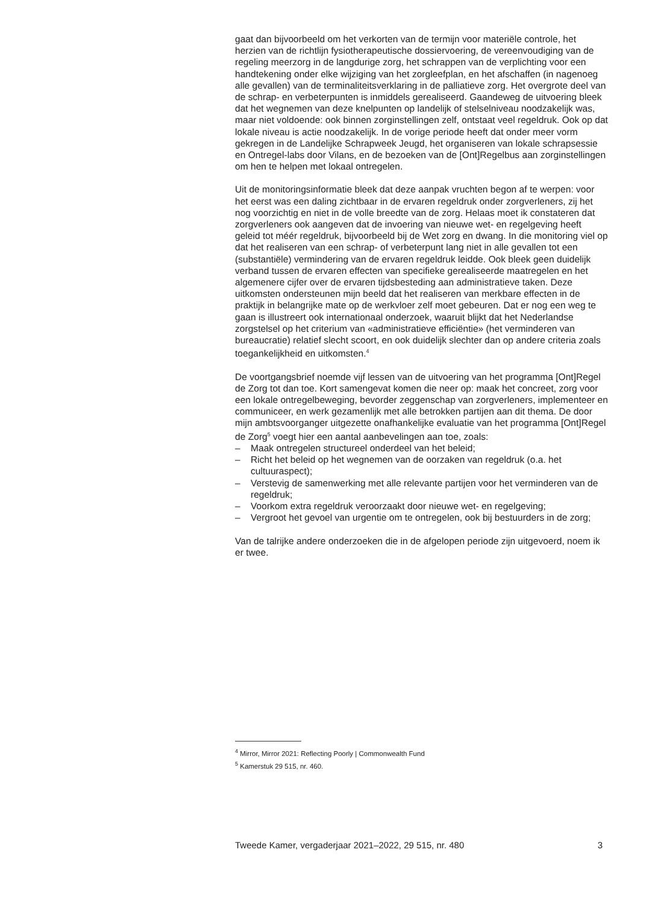gaat dan bijvoorbeeld om het verkorten van de termijn voor materiële controle, het herzien van de richtlijn fysiotherapeutische dossiervoering, de vereenvoudiging van de regeling meerzorg in de langdurige zorg, het schrappen van de verplichting voor een handtekening onder elke wijziging van het zorgleefplan, en het afschaffen (in nagenoeg alle gevallen) van de terminaliteitsverklaring in de palliatieve zorg. Het overgrote deel van de schrap- en verbeterpunten is inmiddels gerealiseerd. Gaandeweg de uitvoering bleek dat het wegnemen van deze knelpunten op landelijk of stelselniveau noodzakelijk was, maar niet voldoende: ook binnen zorginstellingen zelf, ontstaat veel regeldruk. Ook op dat lokale niveau is actie noodzakelijk. In de vorige periode heeft dat onder meer vorm gekregen in de Landelijke Schrapweek Jeugd, het organiseren van lokale schrapsessie en Ontregel-labs door Vilans, en de bezoeken van de [Ont]Regelbus aan zorginstellingen om hen te helpen met lokaal ontregelen.
Uit de monitoringsinformatie bleek dat deze aanpak vruchten begon af te werpen: voor het eerst was een daling zichtbaar in de ervaren regeldruk onder zorgverleners, zij het nog voorzichtig en niet in de volle breedte van de zorg. Helaas moet ik constateren dat zorgverleners ook aangeven dat de invoering van nieuwe wet- en regelgeving heeft geleid tot méér regeldruk, bijvoorbeeld bij de Wet zorg en dwang. In die monitoring viel op dat het realiseren van een schrap- of verbeterpunt lang niet in alle gevallen tot een (substantiële) vermindering van de ervaren regeldruk leidde. Ook bleek geen duidelijk verband tussen de ervaren effecten van specifieke gerealiseerde maatregelen en het algemenere cijfer over de ervaren tijdsbesteding aan administratieve taken. Deze uitkomsten ondersteunen mijn beeld dat het realiseren van merkbare effecten in de praktijk in belangrijke mate op de werkvloer zelf moet gebeuren. Dat er nog een weg te gaan is illustreert ook internationaal onderzoek, waaruit blijkt dat het Nederlandse zorgstelsel op het criterium van «administra­tieve efficiëntie» (het verminderen van bureaucratie) relatief slecht scoort, en ook duidelijk slechter dan op andere criteria zoals toegankelijkheid en uitkomsten.<sup>4</sup>
De voortgangsbrief noemde vijf lessen van de uitvoering van het programma [Ont]Regel de Zorg tot dan toe. Kort samengevat komen die neer op: maak het concreet, zorg voor een lokale ontregelbeweging, bevorder zeggenschap van zorgverleners, implementeer en communiceer, en werk gezamenlijk met alle betrokken partijen aan dit thema. De door mijn ambtsvoorganger uitgezette onafhankelijke evaluatie van het programma [Ont]Regel de Zorg<sup>5</sup> voegt hier een aantal aanbevelingen aan toe, zoals:
– Maak ontregelen structureel onderdeel van het beleid;
– Richt het beleid op het wegnemen van de oorzaken van regeldruk (o.a. het cultuuraspect);
– Verstevig de samenwerking met alle relevante partijen voor het verminderen van de regeldruk;
– Voorkom extra regeldruk veroorzaakt door nieuwe wet- en regelgeving;
– Vergroot het gevoel van urgentie om te ontregelen, ook bij bestuurders in de zorg;
Van de talrijke andere onderzoeken die in de afgelopen periode zijn uitgevoerd, noem ik er twee.
<sup>4</sup> Mirror, Mirror 2021: Reflecting Poorly | Commonwealth Fund
<sup>5</sup> Kamerstuk 29 515, nr. 460.
Tweede Kamer, vergaderjaar 2021–2022, 29 515, nr. 480 3